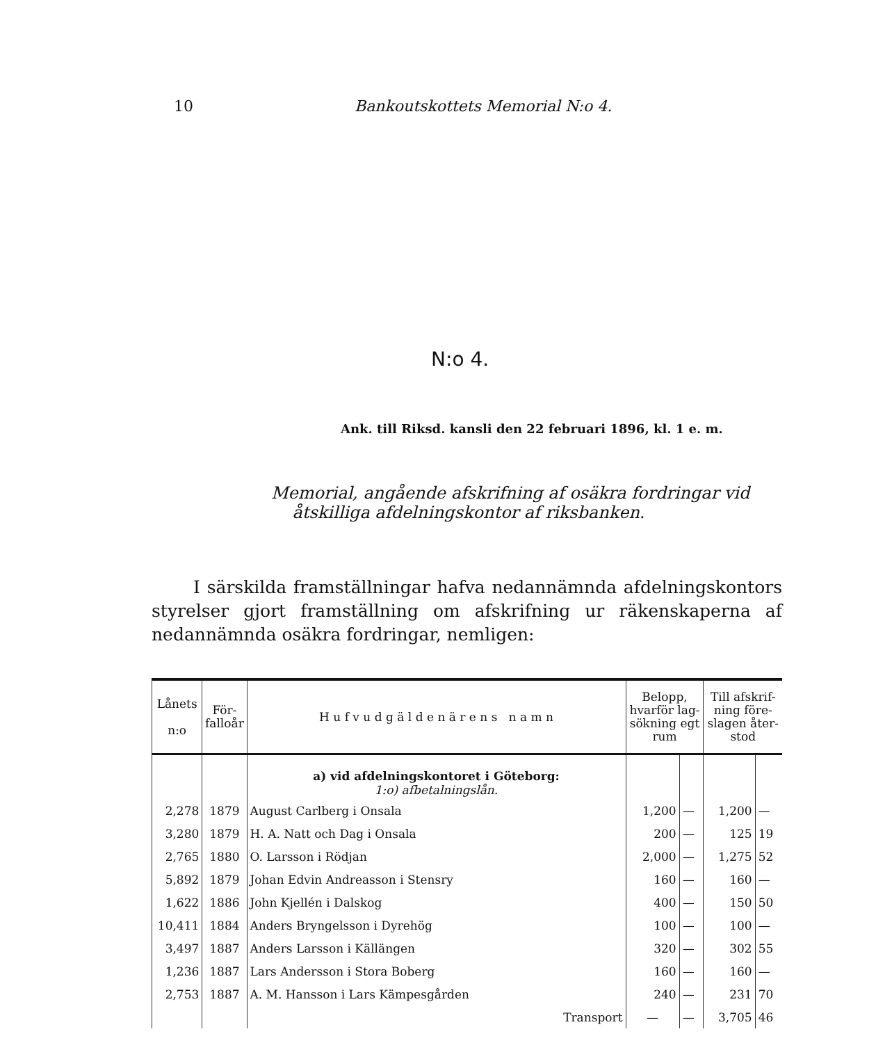10 Bankoutskottets Memorial N:o 4.
N:o 4.
Ank. till Riksd. kansli den 22 februari 1896, kl. 1 e. m.
Memorial, angående afskrifning af osäkra fordringar vid
åtskilliga afdelningskontor af riksbanken.
I särskilda framställningar hafva nedannämnda afdelningskontors styrelser gjort framställning om afskrifning ur räkenskaperna af nedannämnda osäkra fordringar, nemligen:
| Lånets n:o | För- falloår | H u f v u d g ä l d e n ä r e n s n a m n | Belopp, hvarför lag- sökning egt rum | | Till afskrif- ning före- slagen åter- stod | |
| --- | --- | --- | --- | --- | --- | --- |
| | | a) vid afdelningskontoret i Göteborg: 1:o) afbetalningslån. | | | | |
| 2,278 | 1879 | August Carlberg i Onsala | 1,200 | — | 1,200 | — |
| 3,280 | 1879 | H. A. Natt och Dag i Onsala | 200 | — | 125 | 19 |
| 2,765 | 1880 | O. Larsson i Rödjan | 2,000 | — | 1,275 | 52 |
| 5,892 | 1879 | Johan Edvin Andreasson i Stensry | 160 | — | 160 | — |
| 1,622 | 1886 | John Kjellén i Dalskog | 400 | — | 150 | 50 |
| 10,411 | 1884 | Anders Bryngelsson i Dyrehög | 100 | — | 100 | — |
| 3,497 | 1887 | Anders Larsson i Källängen | 320 | — | 302 | 55 |
| 1,236 | 1887 | Lars Andersson i Stora Boberg | 160 | — | 160 | — |
| 2,753 | 1887 | A. M. Hansson i Lars Kämpesgården | 240 | — | 231 | 70 |
| | | Transport | — | — | 3,705 | 46 |